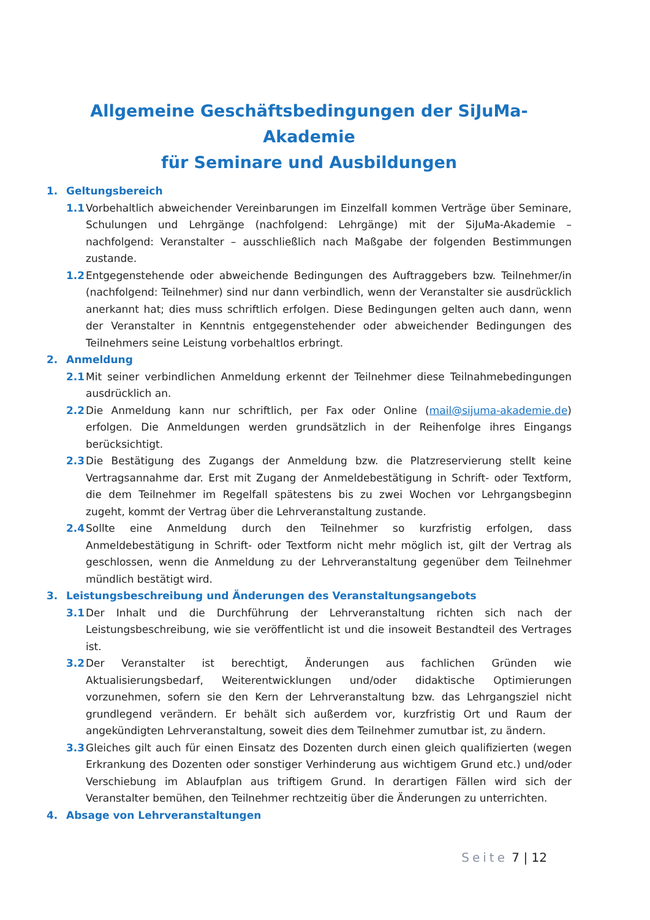Allgemeine Geschäftsbedingungen der SiJuMa-Akademie
für Seminare und Ausbildungen
1. Geltungsbereich
1.1 Vorbehaltlich abweichender Vereinbarungen im Einzelfall kommen Verträge über Seminare, Schulungen und Lehrgänge (nachfolgend: Lehrgänge) mit der SiJuMa-Akademie – nachfolgend: Veranstalter – ausschließlich nach Maßgabe der folgenden Bestimmungen zustande.
1.2 Entgegenstehende oder abweichende Bedingungen des Auftraggebers bzw. Teilnehmer/in (nachfolgend: Teilnehmer) sind nur dann verbindlich, wenn der Veranstalter sie ausdrücklich anerkannt hat; dies muss schriftlich erfolgen. Diese Bedingungen gelten auch dann, wenn der Veranstalter in Kenntnis entgegenstehender oder abweichender Bedingungen des Teilnehmers seine Leistung vorbehaltlos erbringt.
2. Anmeldung
2.1 Mit seiner verbindlichen Anmeldung erkennt der Teilnehmer diese Teilnahmebedingungen ausdrücklich an.
2.2 Die Anmeldung kann nur schriftlich, per Fax oder Online (mail@sijuma-akademie.de) erfolgen. Die Anmeldungen werden grundsätzlich in der Reihenfolge ihres Eingangs berücksichtigt.
2.3 Die Bestätigung des Zugangs der Anmeldung bzw. die Platzreservierung stellt keine Vertragsannahme dar. Erst mit Zugang der Anmeldebestätigung in Schrift- oder Textform, die dem Teilnehmer im Regelfall spätestens bis zu zwei Wochen vor Lehrgangsbeginn zugeht, kommt der Vertrag über die Lehrveranstaltung zustande.
2.4 Sollte eine Anmeldung durch den Teilnehmer so kurzfristig erfolgen, dass Anmeldebestätigung in Schrift- oder Textform nicht mehr möglich ist, gilt der Vertrag als geschlossen, wenn die Anmeldung zu der Lehrveranstaltung gegenüber dem Teilnehmer mündlich bestätigt wird.
3. Leistungsbeschreibung und Änderungen des Veranstaltungsangebots
3.1 Der Inhalt und die Durchführung der Lehrveranstaltung richten sich nach der Leistungsbeschreibung, wie sie veröffentlicht ist und die insoweit Bestandteil des Vertrages ist.
3.2 Der Veranstalter ist berechtigt, Änderungen aus fachlichen Gründen wie Aktualisierungsbedarf, Weiterentwicklungen und/oder didaktische Optimierungen vorzunehmen, sofern sie den Kern der Lehrveranstaltung bzw. das Lehrgangsziel nicht grundlegend verändern. Er behält sich außerdem vor, kurzfristig Ort und Raum der angekündigten Lehrveranstaltung, soweit dies dem Teilnehmer zumutbar ist, zu ändern.
3.3 Gleiches gilt auch für einen Einsatz des Dozenten durch einen gleich qualifizierten (wegen Erkrankung des Dozenten oder sonstiger Verhinderung aus wichtigem Grund etc.) und/oder Verschiebung im Ablaufplan aus triftigem Grund. In derartigen Fällen wird sich der Veranstalter bemühen, den Teilnehmer rechtzeitig über die Änderungen zu unterrichten.
4. Absage von Lehrveranstaltungen
Seite 7 | 12